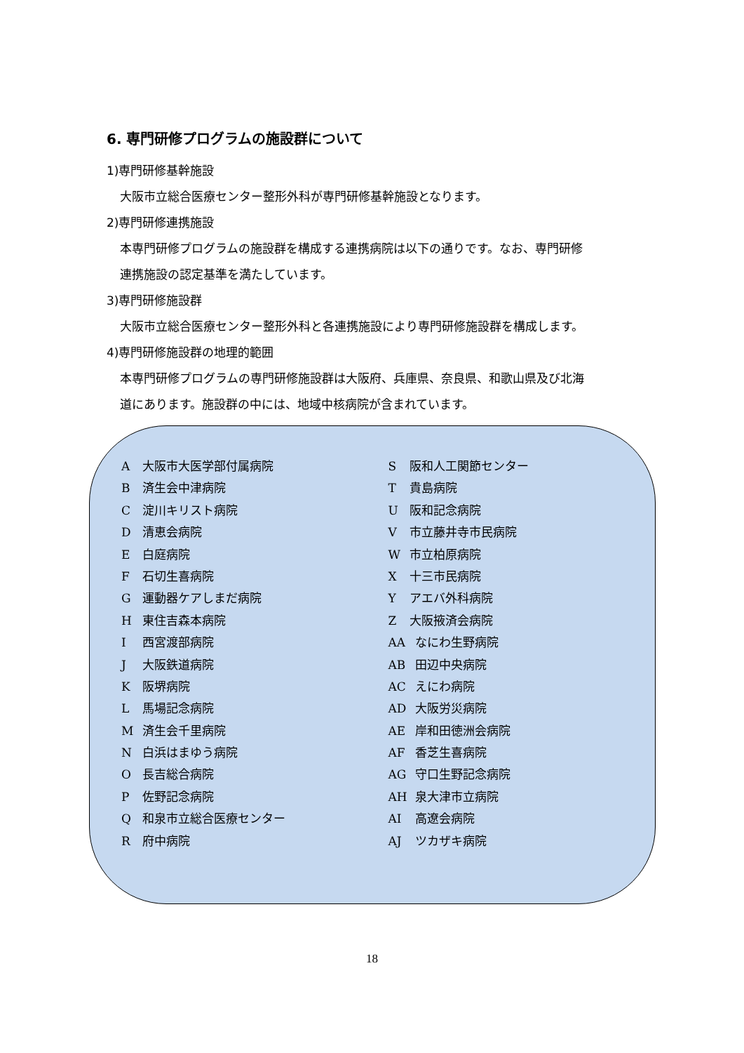6. 専門研修プログラムの施設群について
1)専門研修基幹施設
大阪市立総合医療センター整形外科が専門研修基幹施設となります。
2)専門研修連携施設
本専門研修プログラムの施設群を構成する連携病院は以下の通りです。なお、専門研修
連携施設の認定基準を満たしています。
3)専門研修施設群
大阪市立総合医療センター整形外科と各連携施設により専門研修施設群を構成します。
4)専門研修施設群の地理的範囲
本専門研修プログラムの専門研修施設群は大阪府、兵庫県、奈良県、和歌山県及び北海
道にあります。施設群の中には、地域中核病院が含まれています。
A大阪市大医学部付属病院
B済生会中津病院
C淀川キリスト病院
D清恵会病院
E白庭病院
F石切生喜病院
G運動器ケアしまだ病院
H東住吉森本病院
I西宮渡部病院
J大阪鉄道病院
K阪堺病院
L馬場記念病院
M済生会千里病院
N白浜はまゆう病院
O長吉総合病院
P佐野記念病院
Q和泉市立総合医療センター
R府中病院
S阪和人工関節センター
T貴島病院
U阪和記念病院
V市立藤井寺市民病院
W市立柏原病院
X十三市民病院
Yアエバ外科病院
Z大阪掖済会病院
AA なにわ生野病院
AB 田辺中央病院
AC えにわ病院
AD 大阪労災病院
AE 岸和田徳洲会病院
AF 香芝生喜病院
AG 守口生野記念病院
AH 泉大津市立病院
AI 高遼会病院
AJ ツカザキ病院
18